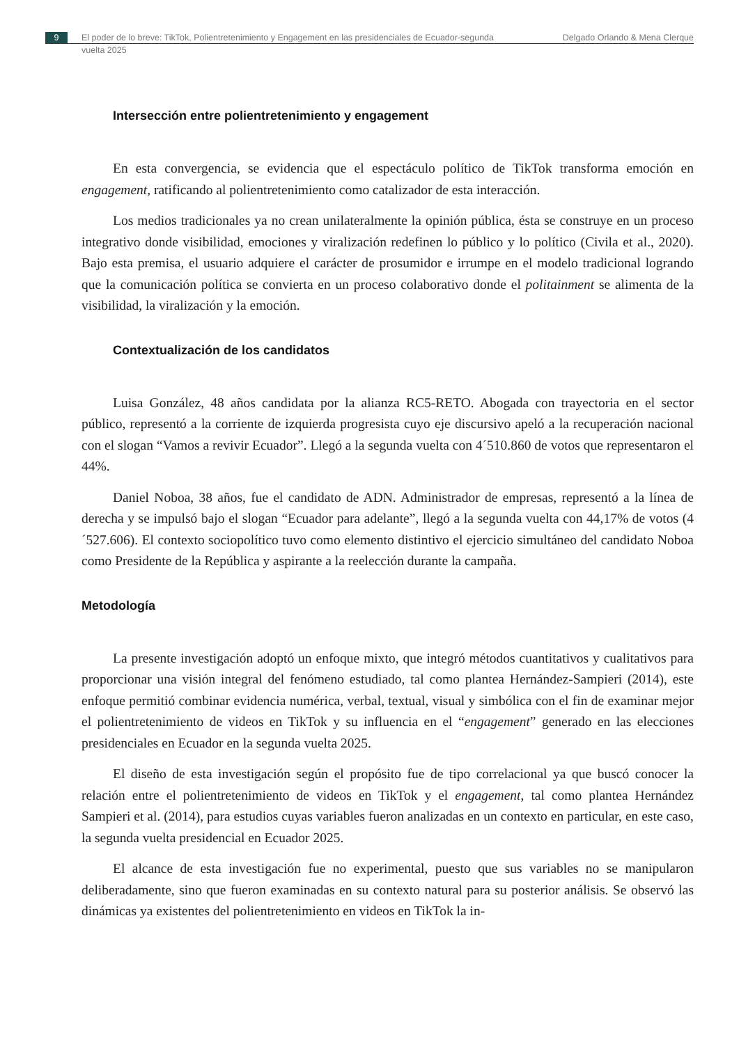9 El poder de lo breve: TikTok, Polientretenimiento y Engagement en las presidenciales de Ecuador-segunda Delgado Orlando & Mena Clerque
vuelta 2025
Intersección entre polientretenimiento y engagement
En esta convergencia, se evidencia que el espectáculo político de TikTok transforma emoción en engagement, ratificando al polientretenimiento como catalizador de esta interacción.
Los medios tradicionales ya no crean unilateralmente la opinión pública, ésta se construye en un proceso integrativo donde visibilidad, emociones y viralización redefinen lo público y lo político (Civila et al., 2020). Bajo esta premisa, el usuario adquiere el carácter de prosumidor e irrumpe en el modelo tradicional logrando que la comunicación política se convierta en un proceso colaborativo donde el politainment se alimenta de la visibilidad, la viralización y la emoción.
Contextualización de los candidatos
Luisa González, 48 años candidata por la alianza RC5-RETO. Abogada con trayectoria en el sector público, representó a la corriente de izquierda progresista cuyo eje discursivo apeló a la recuperación nacional con el slogan “Vamos a revivir Ecuador”. Llegó a la segunda vuelta con 4´510.860 de votos que representaron el 44%.
Daniel Noboa, 38 años, fue el candidato de ADN. Administrador de empresas, representó a la línea de derecha y se impulsó bajo el slogan “Ecuador para adelante”, llegó a la segunda vuelta con 44,17% de votos (4´527.606). El contexto sociopolítico tuvo como elemento distintivo el ejercicio simultáneo del candidato Noboa como Presidente de la República y aspirante a la reelección durante la campaña.
Metodología
La presente investigación adoptó un enfoque mixto, que integró métodos cuantitativos y cualitativos para proporcionar una visión integral del fenómeno estudiado, tal como plantea Hernández-Sampieri (2014), este enfoque permitió combinar evidencia numérica, verbal, textual, visual y simbólica con el fin de examinar mejor el polientretenimiento de videos en TikTok y su influencia en el “engagement” generado en las elecciones presidenciales en Ecuador en la segunda vuelta 2025.
El diseño de esta investigación según el propósito fue de tipo correlacional ya que buscó conocer la relación entre el polientretenimiento de videos en TikTok y el engagement, tal como plantea Hernández Sampieri et al. (2014), para estudios cuyas variables fueron analizadas en un contexto en particular, en este caso, la segunda vuelta presidencial en Ecuador 2025.
El alcance de esta investigación fue no experimental, puesto que sus variables no se manipularon deliberadamente, sino que fueron examinadas en su contexto natural para su posterior análisis. Se observó las dinámicas ya existentes del polientretenimiento en videos en TikTok la in-